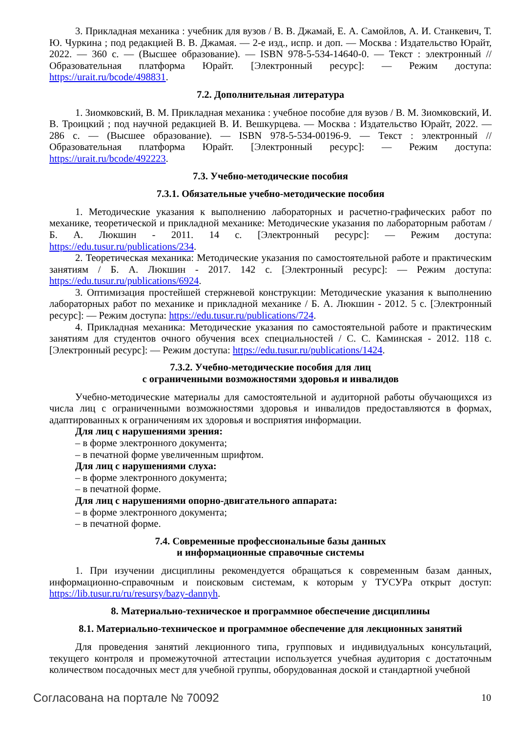3. Прикладная механика : учебник для вузов / В. В. Джамай, Е. А. Самойлов, А. И. Станкевич, Т. Ю. Чуркина ; под редакцией В. В. Джамая. — 2-е изд., испр. и доп. — Москва : Издательство Юрайт, 2022. — 360 с. — (Высшее образование). — ISBN 978-5-534-14640-0. — Текст : электронный // Образовательная платформа Юрайт. [Электронный ресурс]: — Режим доступа: https://urait.ru/bcode/498831.
7.2. Дополнительная литература
1. Зиомковский, В. М. Прикладная механика : учебное пособие для вузов / В. М. Зиомковский, И. В. Троицкий ; под научной редакцией В. И. Вешкурцева. — Москва : Издательство Юрайт, 2022. — 286 с. — (Высшее образование). — ISBN 978-5-534-00196-9. — Текст : электронный // Образовательная платформа Юрайт. [Электронный ресурс]: — Режим доступа: https://urait.ru/bcode/492223.
7.3. Учебно-методические пособия
7.3.1. Обязательные учебно-методические пособия
1. Методические указания к выполнению лабораторных и расчетно-графических работ по механике, теоретической и прикладной механике: Методические указания по лабораторным работам / Б. А. Люкшин - 2011. 14 с. [Электронный ресурс]: — Режим доступа: https://edu.tusur.ru/publications/234.
2. Теоретическая механика: Методические указания по самостоятельной работе и практическим занятиям / Б. А. Люкшин - 2017. 142 с. [Электронный ресурс]: — Режим доступа: https://edu.tusur.ru/publications/6924.
3. Оптимизация простейшей стержневой конструкции: Методические указания к выполнению лабораторных работ по механике и прикладной механике / Б. А. Люкшин - 2012. 5 с. [Электронный ресурс]: — Режим доступа: https://edu.tusur.ru/publications/724.
4. Прикладная механика: Методические указания по самостоятельной работе и практическим занятиям для студентов очного обучения всех специальностей / С. С. Каминская - 2012. 118 с. [Электронный ресурс]: — Режим доступа: https://edu.tusur.ru/publications/1424.
7.3.2. Учебно-методические пособия для лиц
с ограниченными возможностями здоровья и инвалидов
Учебно-методические материалы для самостоятельной и аудиторной работы обучающихся из числа лиц с ограниченными возможностями здоровья и инвалидов предоставляются в формах, адаптированных к ограничениям их здоровья и восприятия информации.
Для лиц с нарушениями зрения:
– в форме электронного документа;
– в печатной форме увеличенным шрифтом.
Для лиц с нарушениями слуха:
– в форме электронного документа;
– в печатной форме.
Для лиц с нарушениями опорно-двигательного аппарата:
– в форме электронного документа;
– в печатной форме.
7.4. Современные профессиональные базы данных
и информационные справочные системы
1. При изучении дисциплины рекомендуется обращаться к современным базам данных, информационно-справочным и поисковым системам, к которым у ТУСУРа открыт доступ: https://lib.tusur.ru/ru/resursy/bazy-dannyh.
8. Материально-техническое и программное обеспечение дисциплины
8.1. Материально-техническое и программное обеспечение для лекционных занятий
Для проведения занятий лекционного типа, групповых и индивидуальных консультаций, текущего контроля и промежуточной аттестации используется учебная аудитория с достаточным количеством посадочных мест для учебной группы, оборудованная доской и стандартной учебной
Согласована на портале № 70092 10